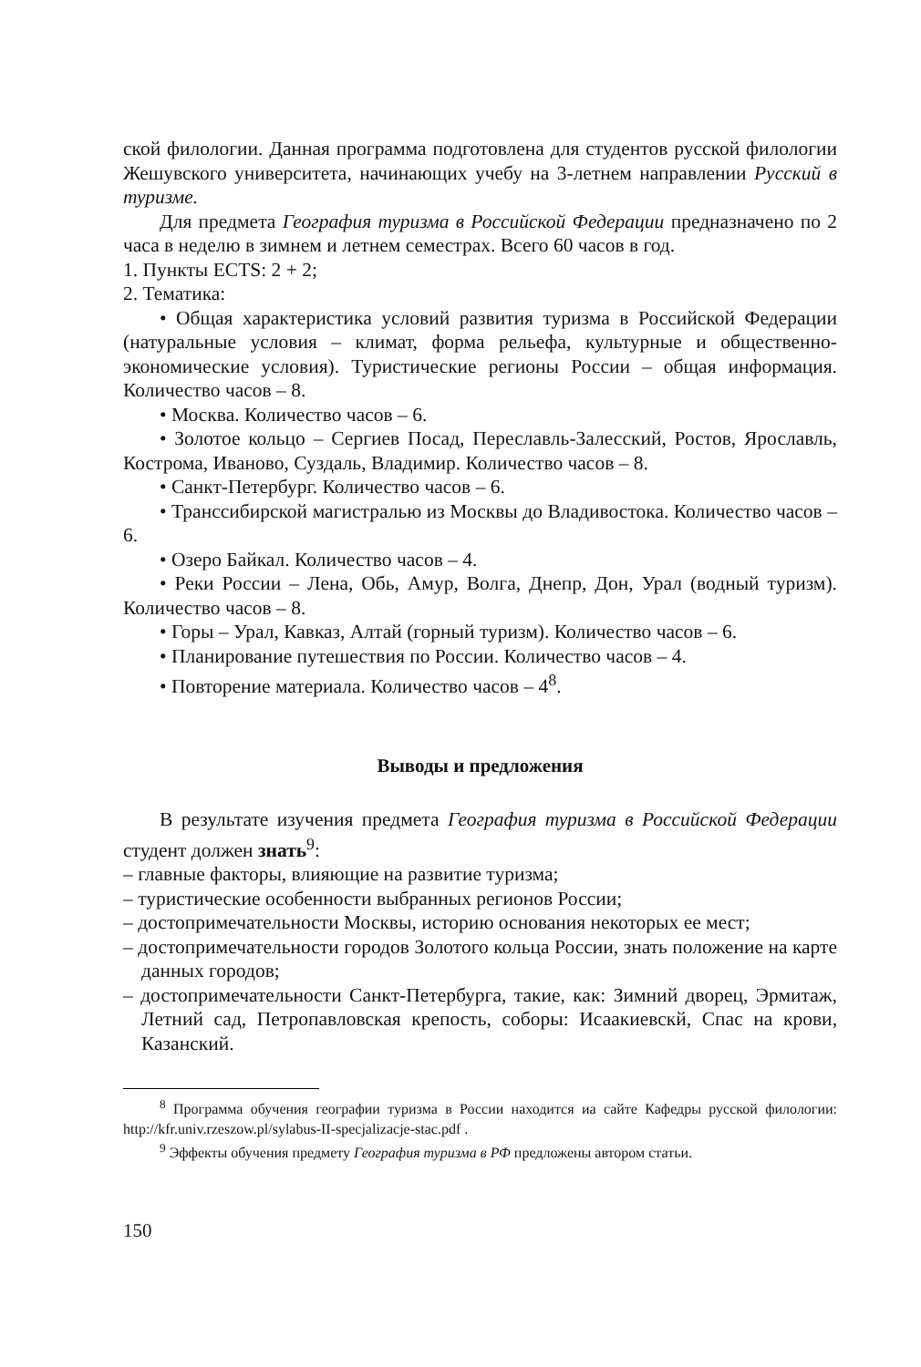ской филологии. Данная программа подготовлена для студентов русской филологии Жешувского университета, начинающих учебу на 3-летнем направлении Русский в туризме.
Для предмета География туризма в Российской Федерации предназначено по 2 часа в неделю в зимнем и летнем семестрах. Всего 60 часов в год.
1. Пункты ECTS: 2 + 2;
2. Тематика:
• Общая характеристика условий развития туризма в Российской Федерации (натуральные условия – климат, форма рельефа, культурные и общественно-экономические условия). Туристические регионы России – общая информация. Количество часов – 8.
• Москва. Количество часов – 6.
• Золотое кольцо – Сергиев Посад, Переславль-Залесский, Ростов, Ярославль, Кострома, Иваново, Суздаль, Владимир. Количество часов – 8.
• Санкт-Петербург. Количество часов – 6.
• Транссибирской магистралью из Москвы до Владивостока. Количество часов – 6.
• Озеро Байкал. Количество часов – 4.
• Реки России – Лена, Обь, Амур, Волга, Днепр, Дон, Урал (водный туризм). Количество часов – 8.
• Горы – Урал, Кавказ, Алтай (горный туризм). Количество часов – 6.
• Планирование путешествия по России. Количество часов – 4.
• Повторение материала. Количество часов – 4<sup>8</sup>.
Выводы и предложения
В результате изучения предмета География туризма в Российской Федерации студент должен знать<sup>9</sup>:
– главные факторы, влияющие на развитие туризма;
– туристические особенности выбранных регионов России;
– достопримечательности Москвы, историю основания некоторых ее мест;
– достопримечательности городов Золотого кольца России, знать положение на карте данных городов;
– достопримечательности Санкт-Петербурга, такие, как: Зимний дворец, Эрмитаж, Летний сад, Петропавловская крепость, соборы: Исаакиевскй, Спас на крови, Казанский.
<sup>8</sup> Программа обучения географии туризма в России находится иа сайте Кафедры русской филологии: http://kfr.univ.rzeszow.pl/sylabus-II-specjalizacje-stac.pdf .
<sup>9</sup> Эффекты обучения предмету География туризма в РФ предложены автором статьи.
150